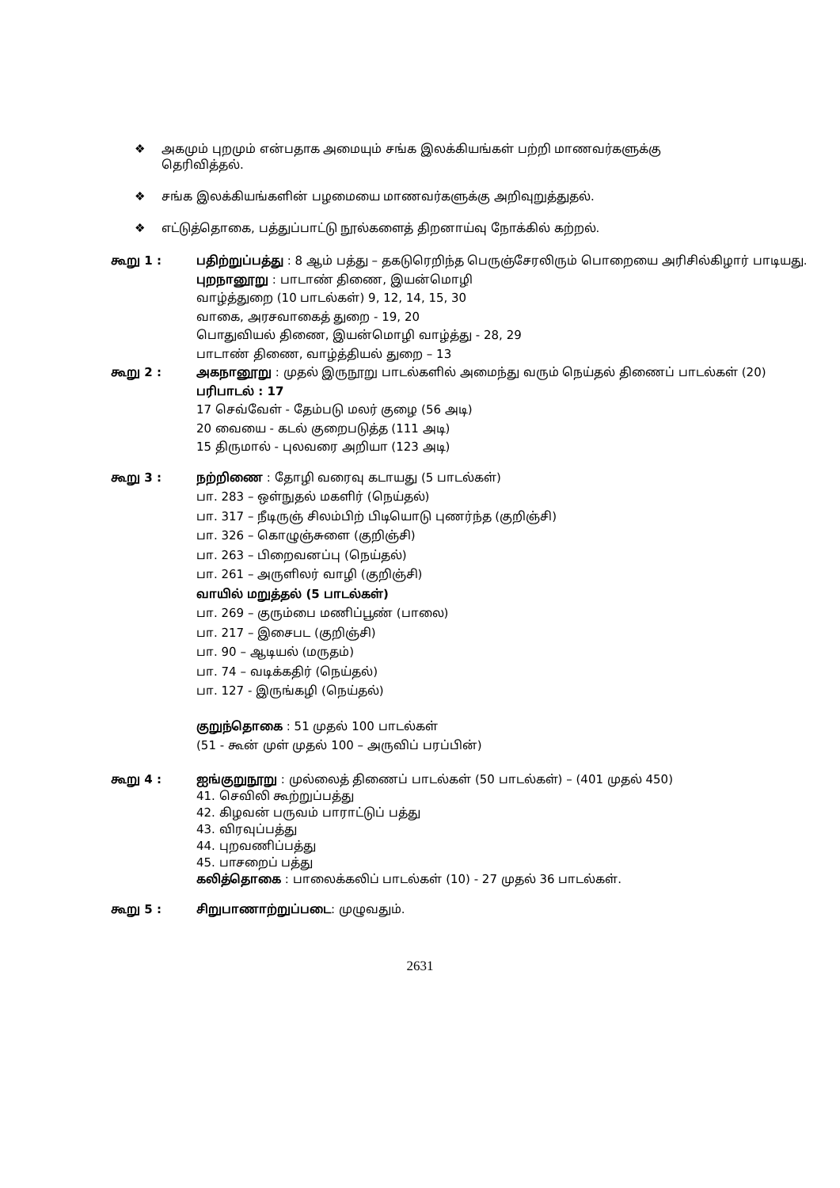❖ அகமும் புறமும் என்பதாக அமையும் சங்க இலக்கியங்கள் பற்றி மாணவர்களுக்கு தெரிவித்தல்.
❖ சங்க இலக்கியங்களின் பழமையை மாணவர்களுக்கு அறிவுறுத்துதல்.
❖ எட்டுத்தொகை, பத்துப்பாட்டு நூல்களைத் திறனாய்வு நோக்கில் கற்றல்.
கூறு 1 : பதிற்றுப்பத்து : 8 ஆம் பத்து – தகடுரெறிந்த பெருஞ்சேரலிரும் பொறையை அரிசில்கிழார் பாடியது.
புறநானூறு : பாடாண் திணை, இயன்மொழி
வாழ்த்துறை (10 பாடல்கள்) 9, 12, 14, 15, 30
வாகை, அரசவாகைத் துறை - 19, 20
பொதுவியல் திணை, இயன்மொழி வாழ்த்து - 28, 29
பாடாண் திணை, வாழ்த்தியல் துறை – 13
கூறு 2 : அகநானூறு : முதல் இருநூறு பாடல்களில் அமைந்து வரும் நெய்தல் திணைப் பாடல்கள் (20)
பரிபாடல் : 17
17 செவ்வேள் - தேம்படு மலர் குழை (56 அடி)
20 வையை - கடல் குறைபடுத்த (111 அடி)
15 திருமால் - புலவரை அறியா (123 அடி)
கூறு 3 : நற்றிணை : தோழி வரைவு கடாயது (5 பாடல்கள்)
பா. 283 – ஒள்நுதல் மகளிர் (நெய்தல்)
பா. 317 – நீடிருஞ் சிலம்பிற் பிடியொடு புணர்ந்த (குறிஞ்சி)
பா. 326 – கொழுஞ்சுளை (குறிஞ்சி)
பா. 263 – பிறைவனப்பு (நெய்தல்)
பா. 261 – அருளிலர் வாழி (குறிஞ்சி)
வாயில் மறுத்தல் (5 பாடல்கள்)
பா. 269 – குரும்பை மணிப்பூண் (பாலை)
பா. 217 – இசைபட (குறிஞ்சி)
பா. 90 – ஆடியல் (மருதம்)
பா. 74 – வடிக்கதிர் (நெய்தல்)
பா. 127 - இருங்கழி (நெய்தல்)
குறுந்தொகை : 51 முதல் 100 பாடல்கள்
(51 - கூன் முள் முதல் 100 – அருவிப் பரப்பின்)
கூறு 4 : ஐங்குறுநூறு : முல்லைத் திணைப் பாடல்கள் (50 பாடல்கள்) – (401 முதல் 450)
41. செவிலி கூற்றுப்பத்து
42. கிழவன் பருவம் பாராட்டுப் பத்து
43. விரவுப்பத்து
44. புறவணிப்பத்து
45. பாசறைப் பத்து
கலித்தொகை : பாலைக்கலிப் பாடல்கள் (10) - 27 முதல் 36 பாடல்கள்.
கூறு 5 : சிறுபாணாற்றுப்படை: முழுவதும்.
2631